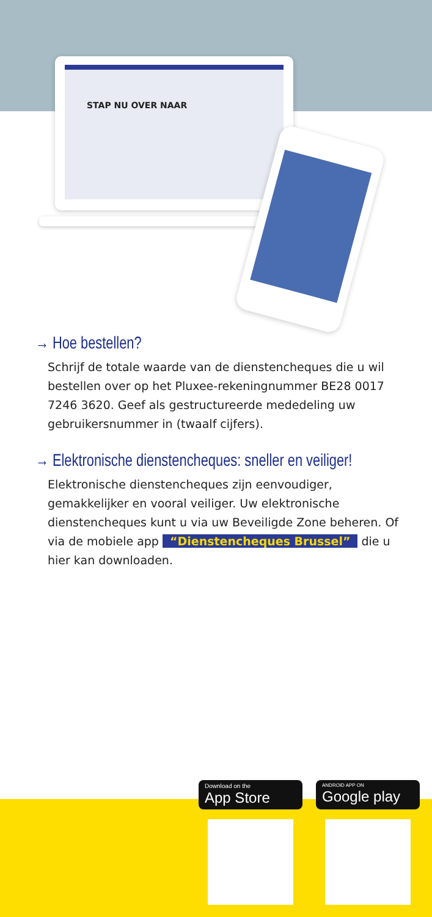STAP NU OVER NAAR
→ Hoe bestellen?
Schrijf de totale waarde van de dienstencheques die u wil bestellen over op het Pluxee-rekeningnummer BE28 0017 7246 3620. Geef als gestructureerde mededeling uw gebruikersnummer in (twaalf cijfers).
→ Elektronische dienstencheques: sneller en veiliger!
Elektronische dienstencheques zijn eenvoudiger, gemakkelijker en vooral veiliger. Uw elektronische dienstencheques kunt u via uw Beveiligde Zone beheren. Of via de mobiele app “Dienstencheques Brussel” die u hier kan downloaden.
Download on the
App Store
ANDROID APP ON
Google play